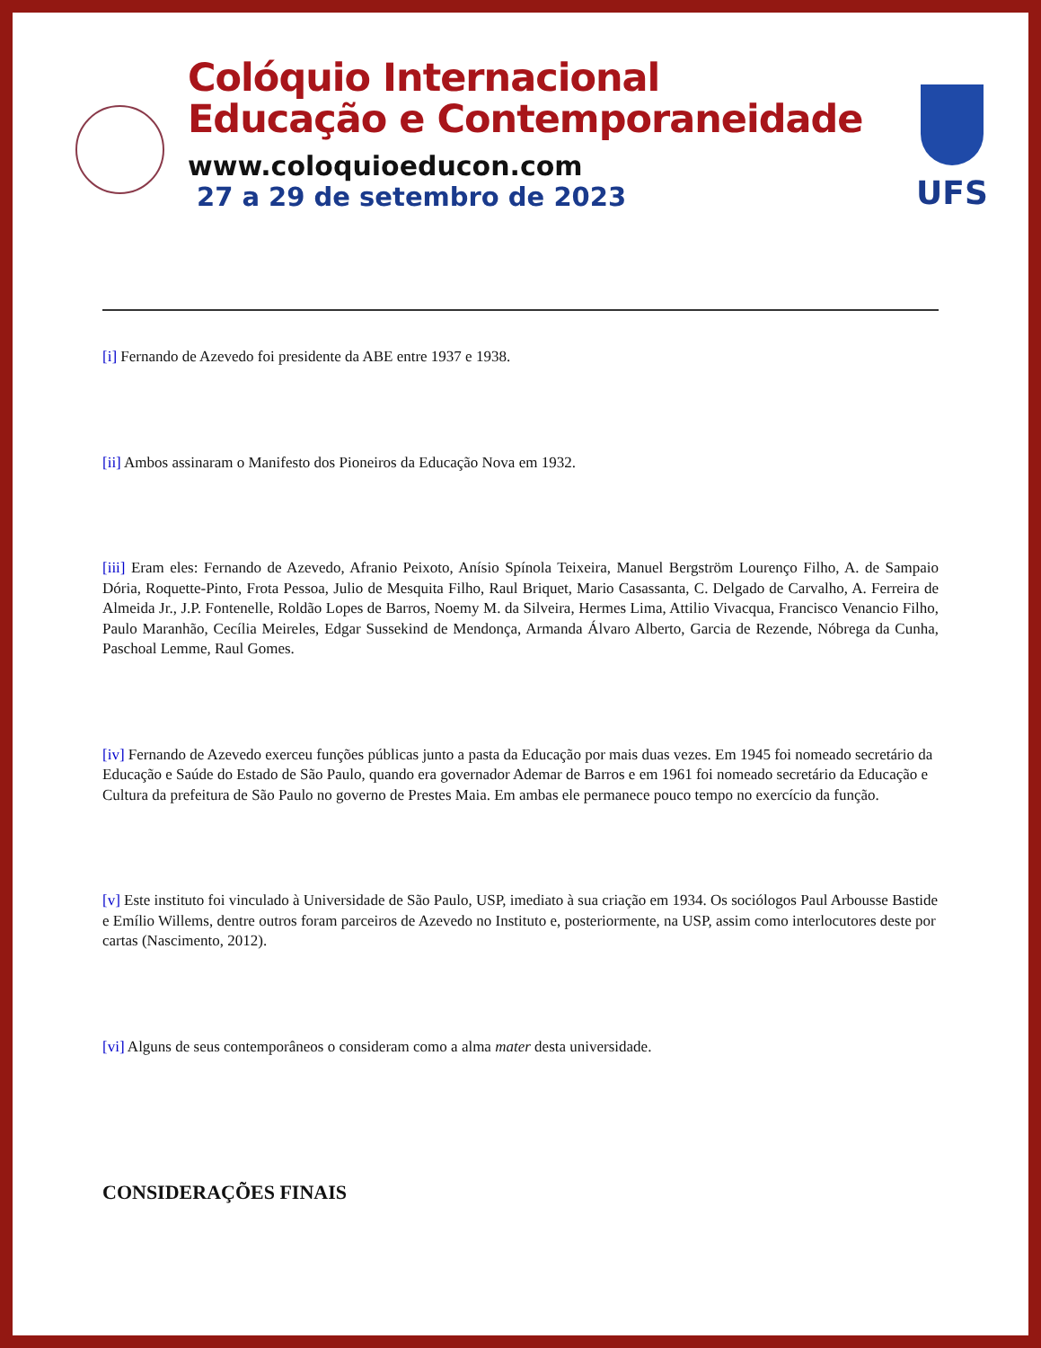Colóquio Internacional
Educação e Contemporaneidade
www.coloquioeducon.com
27 a 29 de setembro de 2023
UFS
[i] Fernando de Azevedo foi presidente da ABE entre 1937 e 1938.
[ii] Ambos assinaram o Manifesto dos Pioneiros da Educação Nova em 1932.
[iii] Eram eles: Fernando de Azevedo, Afranio Peixoto, Anísio Spínola Teixeira, Manuel Bergström Lourenço Filho, A. de Sampaio Dória, Roquette-Pinto, Frota Pessoa, Julio de Mesquita Filho, Raul Briquet, Mario Casassanta, C. Delgado de Carvalho, A. Ferreira de Almeida Jr., J.P. Fontenelle, Roldão Lopes de Barros, Noemy M. da Silveira, Hermes Lima, Attilio Vivacqua, Francisco Venancio Filho, Paulo Maranhão, Cecília Meireles, Edgar Sussekind de Mendonça, Armanda Álvaro Alberto, Garcia de Rezende, Nóbrega da Cunha, Paschoal Lemme, Raul Gomes.
[iv] Fernando de Azevedo exerceu funções públicas junto a pasta da Educação por mais duas vezes. Em 1945 foi nomeado secretário da Educação e Saúde do Estado de São Paulo, quando era governador Ademar de Barros e em 1961 foi nomeado secretário da Educação e Cultura da prefeitura de São Paulo no governo de Prestes Maia. Em ambas ele permanece pouco tempo no exercício da função.
[v] Este instituto foi vinculado à Universidade de São Paulo, USP, imediato à sua criação em 1934. Os sociólogos Paul Arbousse Bastide e Emílio Willems, dentre outros foram parceiros de Azevedo no Instituto e, posteriormente, na USP, assim como interlocutores deste por cartas (Nascimento, 2012).
[vi] Alguns de seus contemporâneos o consideram como a alma mater desta universidade.
CONSIDERAÇÕES FINAIS